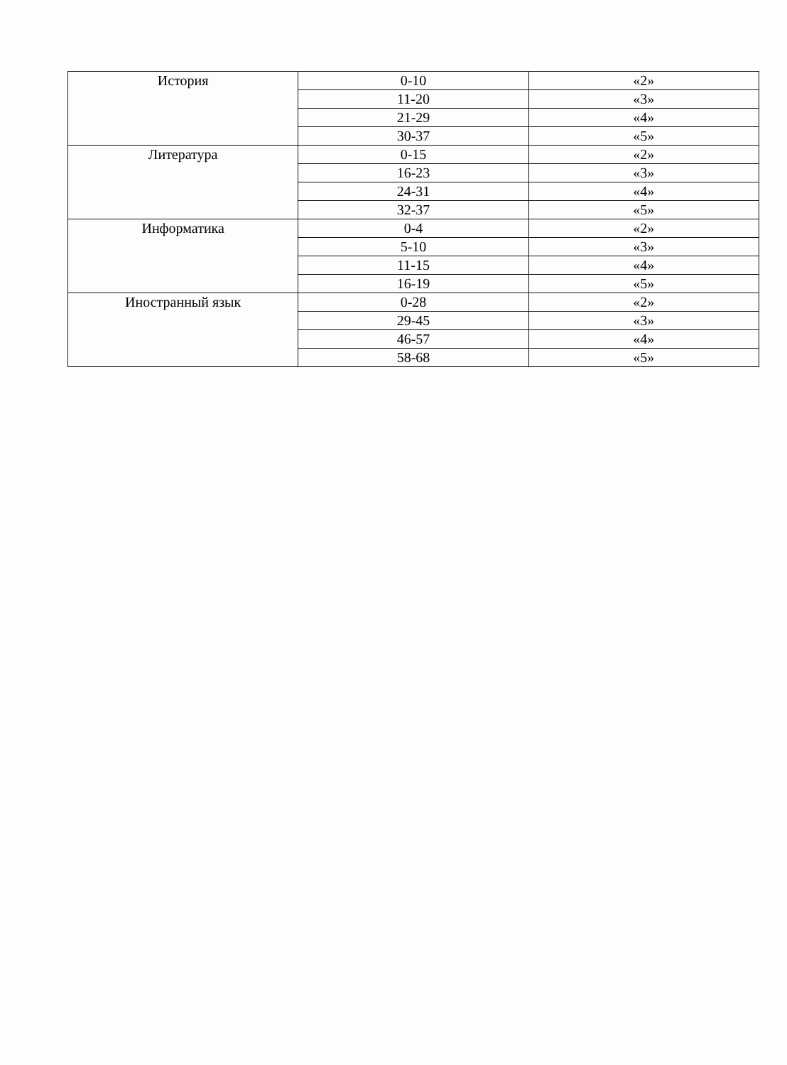| История | 0-10 | «2» |
| | 11-20 | «3» |
| | 21-29 | «4» |
| | 30-37 | «5» |
| Литература | 0-15 | «2» |
| | 16-23 | «3» |
| | 24-31 | «4» |
| | 32-37 | «5» |
| Информатика | 0-4 | «2» |
| | 5-10 | «3» |
| | 11-15 | «4» |
| | 16-19 | «5» |
| Иностранный язык | 0-28 | «2» |
| | 29-45 | «3» |
| | 46-57 | «4» |
| | 58-68 | «5» |